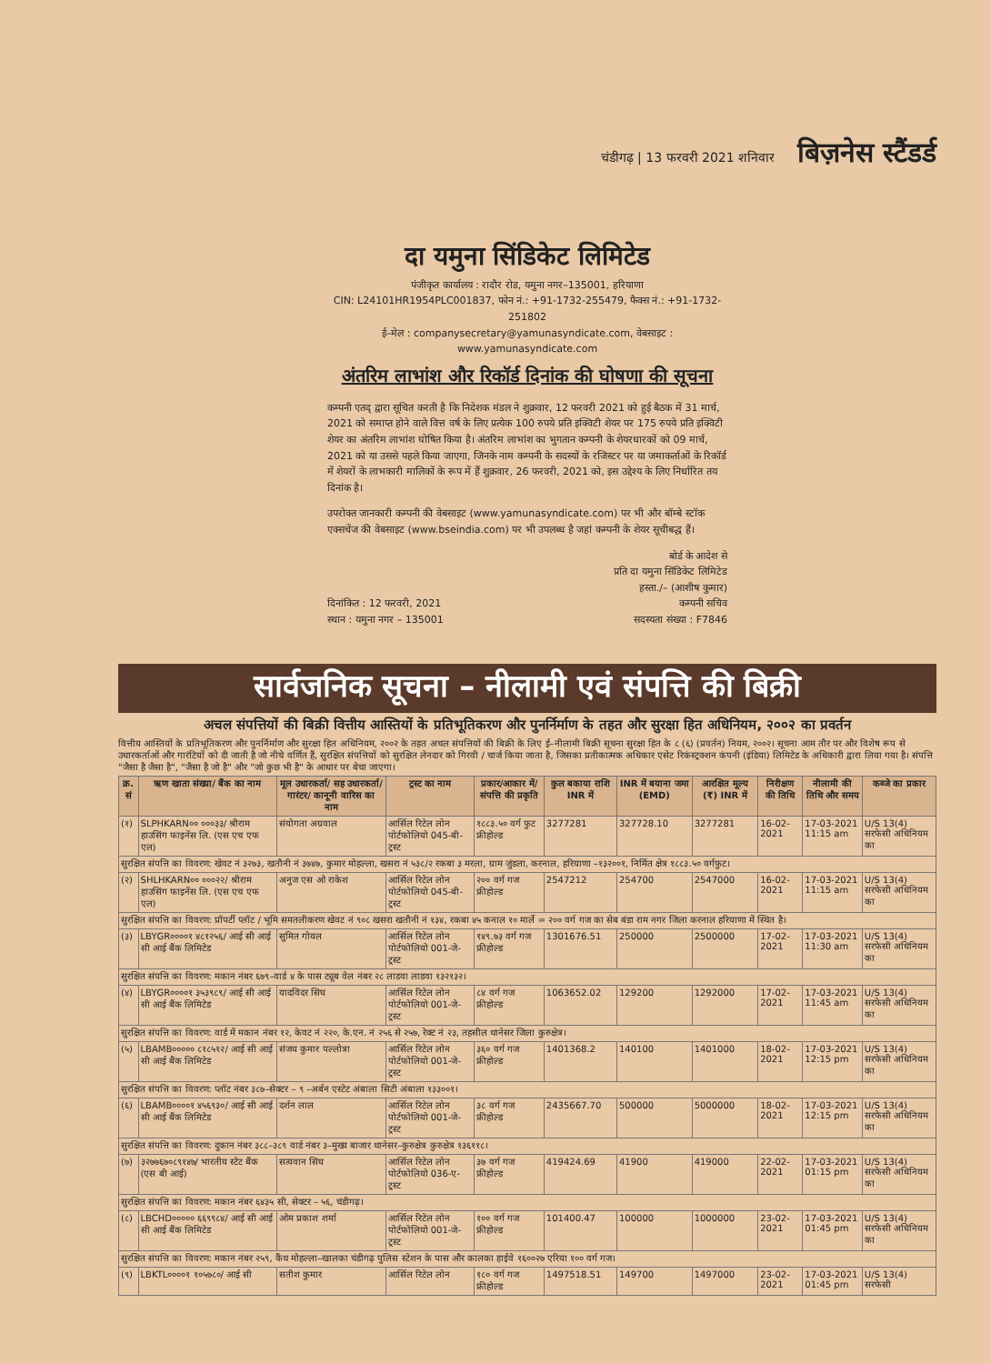चंडीगढ़ | 13 फरवरी 2021 शनिवार बिज़नेस स्टैंडर्ड
दा यमुना सिंडिकेट लिमिटेड
पंजीकृत कार्यालय : रादौर रोड, यमुना नगर–135001, हरियाणा
CIN: L24101HR1954PLC001837, फोन नं.: +91-1732-255479, फैक्स नं.: +91-1732-251802
ई–मेल : companysecretary@yamunasyndicate.com, वेबसाइट : www.yamunasyndicate.com
अंतरिम लाभांश और रिकॉर्ड दिनांक की घोषणा की सूचना
कम्पनी एतद् द्वारा सूचित करती है कि निदेशक मंडल ने शुक्रवार, 12 फरवरी 2021 को हुई बैठक में 31 मार्च, 2021 को समाप्त होने वाले वित्त वर्ष के लिए प्रत्येक 100 रुपये प्रति इक्विटी शेयर पर 175 रुपये प्रति इक्विटी शेयर का अंतरिम लाभांश घोषित किया है। अंतरिम लाभांश का भुगतान कम्पनी के शेयरधारकों को 09 मार्च, 2021 को या उससे पहले किया जाएगा, जिनके नाम कम्पनी के सदस्यों के रजिस्टर पर या जमाकर्ताओं के रिकॉर्ड में शेयरों के लाभकारी मालिकों के रूप में हैं शुक्रवार, 26 फरवरी, 2021 को, इस उद्देश्य के लिए निर्धारित तय दिनांक है।
उपरोक्त जानकारी कम्पनी की वेबसाइट (www.yamunasyndicate.com) पर भी और बॉम्बे स्टॉक एक्सचेंज की वेबसाइट (www.bseindia.com) पर भी उपलब्ध है जहां कम्पनी के शेयर सूचीबद्ध हैं।
दिनांकित : 12 फरवरी, 2021
स्थान : यमुना नगर – 135001
बोर्ड के आदेश से
प्रति दा यमुना सिंडिकेट लिमिटेड
हस्ता./– (आशीष कुमार)
कम्पनी सचिव
सदस्यता संख्या : F7846
सार्वजनिक सूचना – नीलामी एवं संपत्ति की बिक्री
अचल संपत्तियों की बिक्री वित्तीय आस्तियों के प्रतिभूतिकरण और पुनर्निर्माण के तहत और सुरक्षा हित अधिनियम, २००२ का प्रवर्तन
वित्तीय आस्तियों के प्रतिभूतिकरण और पुनर्निर्माण और सुरक्षा हित अधिनियम, २००२ के तहत अचल संपत्तियों की बिक्री के लिए ई–नीलामी बिक्री सूचना सुरक्षा हित के ८ (६) (प्रवर्तन) नियम, २००२। सूचना आम तौर पर और विशेष रूप से उधारकर्ताओं और गारंटियों को दी जाती है जो नीचे वर्णित हैं, सुरक्षित संपत्तियों को सुरक्षित लेनदार को गिरवी / चार्ज किया जाता है, जिसका प्रतीकात्मक अधिकार एसेट रिकंस्ट्रक्शन कंपनी (इंडिया) लिमिटेड के अधिकारी द्वारा लिया गया है। संपत्ति "जैसा है जैसा है", "जैसा है जो है" और "जो कुछ भी है" के आधार पर बेचा जाएगा।
| क्र. सं | ऋण खाता संख्या/ बैंक का नाम | मूल उधारकर्ता/ सह उधारकर्ता/ गारंटर/ कानूनी वारिस का नाम | ट्रस्ट का नाम | प्रकार/आकार में/ संपत्ति की प्रकृति | कुल बकाया राशि INR में | INR में बयाना जमा (EMD) | आरक्षित मूल्य (₹) INR में | निरीक्षण की तिथि | नीलामी की तिथि और समय | कब्जे का प्रकार |
| --- | --- | --- | --- | --- | --- | --- | --- | --- | --- | --- |
| (१) | SLPHKARN०० ०००३३/ श्रीराम हाउसिंग फाइनेंस लि. (एस एच एफ एल) | संयोगता अग्रवाल | आर्सिल रिटेल लोन पोर्टफोलियो 045-बी-ट्रस्ट | १८८३.५० वर्ग फुट फ्रीहोल्ड | 3277281 | 327728.10 | 3277281 | 16-02-2021 | 17-03-2021 11:15 am | U/S 13(4) सरफेसी अधिनियम का |
| सुरक्षित संपत्ति का विवरण: खेवट नं ३२७३, खतौनी नं ३७४७, कुमार मोहल्ला, खसरा नं ५३८/२ रकबा ३ मरला, ग्राम जुंडला, करनाल, हरियाणा –१३२००१, निर्मित क्षेत्र १८८३.५० वर्गफुट। | | | | | | | | | | |
| (२) | SHLHKARN०० ०००२२/ श्रीराम हाउसिंग फाइनेंस लि. (एस एच एफ एल) | अनुज एस ओ राकेश | आर्सिल रिटेल लोन पोर्टफोलियो 045-बी-ट्रस्ट | २०० वर्ग गज फ्रीहोल्ड | 2547212 | 254700 | 2547000 | 16-02-2021 | 17-03-2021 11:15 am | U/S 13(4) सरफेसी अधिनियम का |
| सुरक्षित संपत्ति का विवरण: प्रॉपर्टी प्लॉट / भूमि समतलीकरण खेवट नं ९०८ खसरा खतौनी नं १३४, रकबा ४५ कनाल १० मार्ले = २०० वर्ग गज का सेब बंडा राम नगर जिला करनाल हरियाणा में स्थित है। | | | | | | | | | | |
| (३) | LBYGR००००१ ४८१२५६/ आई सी आई सी आई बैंक लिमिटेड | सुमित गोयल | आर्सिल रिटेल लोन पोर्टफोलियो 001-जे-ट्रस्ट | १४९.७३ वर्ग गज फ्रीहोल्ड | 1301676.51 | 250000 | 2500000 | 17-02-2021 | 17-03-2021 11:30 am | U/S 13(4) सरफेसी अधिनियम का |
| सुरक्षित संपत्ति का विवरण: मकान नंबर ६७९–वार्ड ४ के पास ट्यूब वेल नंबर २८ लाडवा लाडवा १३२१३२। | | | | | | | | | | |
| (४) | LBYGR००००१ ३५३९८९/ आई सी आई सी आई बैंक लिमिटेड | यादविंदर सिंघ | आर्सिल रिटेल लोन पोर्टफोलियो 001-जे-ट्रस्ट | ८४ वर्ग गज फ्रीहोल्ड | 1063652.02 | 129200 | 1292000 | 17-02-2021 | 17-03-2021 11:45 am | U/S 13(4) सरफेसी अधिनियम का |
| सुरक्षित संपत्ति का विवरण: वार्ड में मकान नंबर १२, केवट नं २२०, के.एन. नं २५६ से २५७, रेक्ट नं २३, तहसील थानेसर जिला कुरुक्षेत्र। | | | | | | | | | | |
| (५) | LBAMB००००० ८१८५१२/ आई सी आई सी आई बैंक लिमिटेड | संजय कुमार पल्लोत्रा | आर्सिल रिटेल लोन पोर्टफोलियो 001-जे-ट्रस्ट | ३६० वर्ग गज फ्रीहोल्ड | 1401368.2 | 140100 | 1401000 | 18-02-2021 | 17-03-2021 12:15 pm | U/S 13(4) सरफेसी अधिनियम का |
| सुरक्षित संपत्ति का विवरण: प्लॉट नंबर ३८७–सेक्टर – ९ –अर्बन एस्टेट अंबाला सिटी अंबाला १३३००१। | | | | | | | | | | |
| (६) | LBAMB००००१ ४५६९३०/ आई सी आई सी आई बैंक लिमिटेड | दर्शन लाल | आर्सिल रिटेल लोन पोर्टफोलियो 001-जे-ट्रस्ट | ३८ वर्ग गज फ्रीहोल्ड | 2435667.70 | 500000 | 5000000 | 18-02-2021 | 17-03-2021 12:15 pm | U/S 13(4) सरफेसी अधिनियम का |
| सुरक्षित संपत्ति का विवरण: दुकान नंबर ३८८–३८९ वार्ड नंबर ३–मुख्य बाजार थानेसर–कुरुक्षेत्र कुरुक्षेत्र १३६११८। | | | | | | | | | | |
| (७) | ३२७७६७०८९१४७/ भारतीय स्टेट बैंक (एस बी आई) | सत्यवान सिंघ | आर्सिल रिटेल लोन पोर्टफोलियो 036-ए-ट्रस्ट | ३७ वर्ग गज फ्रीहोल्ड | 419424.69 | 41900 | 419000 | 22-02-2021 | 17-03-2021 01:15 pm | U/S 13(4) सरफेसी अधिनियम का |
| सुरक्षित संपत्ति का विवरण: मकान नंबर ६४३५ सी, सेक्टर – ५६, चंडीगढ़। | | | | | | | | | | |
| (८) | LBCHD००००० ६६९९८४/ आई सी आई सी आई बैंक लिमिटेड | ओम प्रकाश शर्मा | आर्सिल रिटेल लोन पोर्टफोलियो 001-जे-ट्रस्ट | १०० वर्ग गज फ्रीहोल्ड | 101400.47 | 100000 | 1000000 | 23-02-2021 | 17-03-2021 01:45 pm | U/S 13(4) सरफेसी अधिनियम का |
| सुरक्षित संपत्ति का विवरण: मकान नंबर २५९, कैंथ मोहल्ला–खालका चंडीगढ़ पुलिस स्टेशन के पास और कालका हाईवे १६००२७ एरिया १०० वर्ग गज। | | | | | | | | | | |
| (९) | LBKTL००००१ १०५७८०/ आई सी | सतीश कुमार | आर्सिल रिटेल लोन | १८० वर्ग गज फ्रीहोल्ड | 1497518.51 | 149700 | 1497000 | 23-02-2021 | 17-03-2021 01:45 pm | U/S 13(4) सरफेसी |